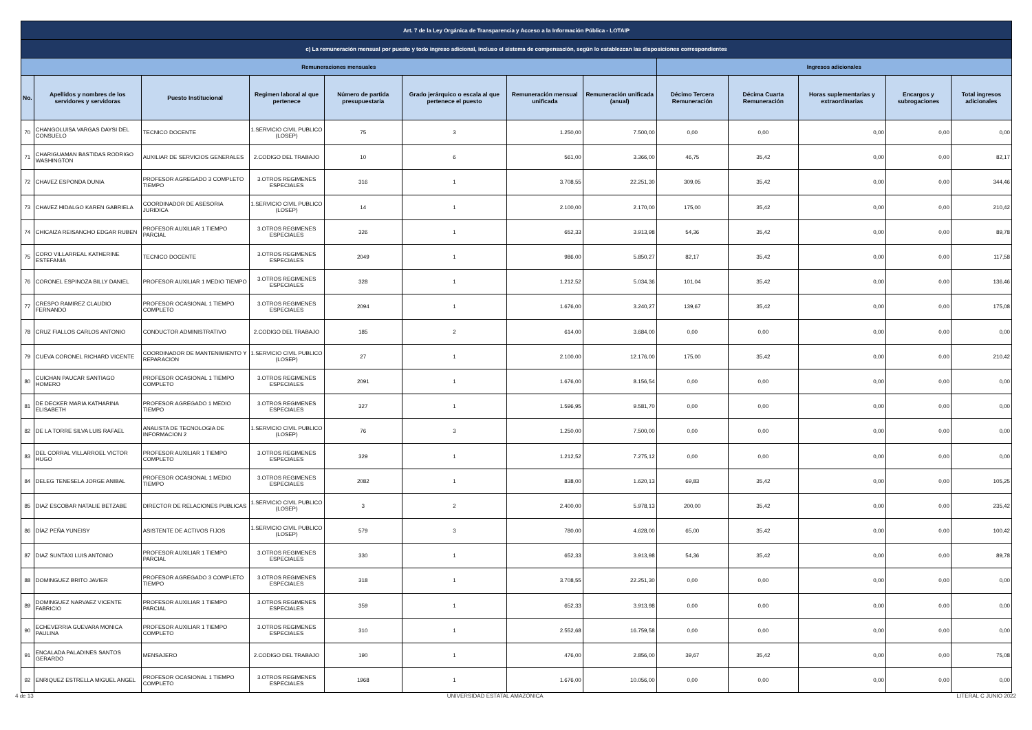| Art. 7 de la Ley Orgánica de Transparencia y Acceso a la Información Pública - LOTAIP | | | | | | | | | | | | |
| --- | --- | --- | --- | --- | --- | --- | --- | --- | --- | --- | --- | --- |
| c) La remuneración mensual por puesto y todo ingreso adicional, incluso el sistema de compensación, según lo establezcan las disposiciones correspondientes | | | | | | | | | | | | |
| Remuneraciones mensuales | | | | | | | | Ingresos adicionales | | | | |
| No. | Apellidos y nombres de los servidores y servidoras | Puesto Institucional | Regimen laboral al que pertenece | Número de partida presupuestaria | Grado jerárquico o escala al que pertenece el puesto | Remuneración mensual unificada | Remuneración unificada (anual) | Décimo Tercera Remuneración | Décima Cuarta Remuneración | Horas suplementarias y extraordinarias | Encargos y subrogaciones | Total ingresos adicionales |
| 70 | CHANGOLUISA VARGAS DAYSI DEL CONSUELO | TECNICO DOCENTE | 1.SERVICIO CIVIL PUBLICO (LOSEP) | 75 | 3 | 1.250,00 | 7.500,00 | 0,00 | 0,00 | 0,00 | 0,00 | 0,00 |
| 71 | CHARIGUAMAN BASTIDAS RODRIGO WASHINGTON | AUXILIAR DE SERVICIOS GENERALES | 2.CODIGO DEL TRABAJO | 10 | 6 | 561,00 | 3.366,00 | 46,75 | 35,42 | 0,00 | 0,00 | 82,17 |
| 72 | CHAVEZ ESPONDA DUNIA | PROFESOR AGREGADO 3 COMPLETO TIEMPO | 3.OTROS REGIMENES ESPECIALES | 316 | 1 | 3.708,55 | 22.251,30 | 309,05 | 35,42 | 0,00 | 0,00 | 344,46 |
| 73 | CHAVEZ HIDALGO KAREN GABRIELA | COORDINADOR DE ASESORIA JURIDICA | 1.SERVICIO CIVIL PUBLICO (LOSEP) | 14 | 1 | 2.100,00 | 2.170,00 | 175,00 | 35,42 | 0,00 | 0,00 | 210,42 |
| 74 | CHICAIZA REISANCHO EDGAR RUBEN | PROFESOR AUXILIAR 1 TIEMPO PARCIAL | 3.OTROS REGIMENES ESPECIALES | 326 | 1 | 652,33 | 3.913,98 | 54,36 | 35,42 | 0,00 | 0,00 | 89,78 |
| 75 | CORO VILLARREAL KATHERINE ESTEFANIA | TECNICO DOCENTE | 3.OTROS REGIMENES ESPECIALES | 2049 | 1 | 986,00 | 5.850,27 | 82,17 | 35,42 | 0,00 | 0,00 | 117,58 |
| 76 | CORONEL ESPINOZA BILLY DANIEL | PROFESOR AUXILIAR 1 MEDIO TIEMPO | 3.OTROS REGIMENES ESPECIALES | 328 | 1 | 1.212,52 | 5.034,36 | 101,04 | 35,42 | 0,00 | 0,00 | 136,46 |
| 77 | CRESPO RAMIREZ CLAUDIO FERNANDO | PROFESOR OCASIONAL 1 TIEMPO COMPLETO | 3.OTROS REGIMENES ESPECIALES | 2094 | 1 | 1.676,00 | 3.240,27 | 139,67 | 35,42 | 0,00 | 0,00 | 175,08 |
| 78 | CRUZ FIALLOS CARLOS ANTONIO | CONDUCTOR ADMINISTRATIVO | 2.CODIGO DEL TRABAJO | 185 | 2 | 614,00 | 3.684,00 | 0,00 | 0,00 | 0,00 | 0,00 | 0,00 |
| 79 | CUEVA CORONEL RICHARD VICENTE | COORDINADOR DE MANTENIMIENTO Y REPARACION | 1.SERVICIO CIVIL PUBLICO (LOSEP) | 27 | 1 | 2.100,00 | 12.176,00 | 175,00 | 35,42 | 0,00 | 0,00 | 210,42 |
| 80 | CUICHAN PAUCAR SANTIAGO HOMERO | PROFESOR OCASIONAL 1 TIEMPO COMPLETO | 3.OTROS REGIMENES ESPECIALES | 2091 | 1 | 1.676,00 | 8.156,54 | 0,00 | 0,00 | 0,00 | 0,00 | 0,00 |
| 81 | DE DECKER MARIA KATHARINA ELISABETH | PROFESOR AGREGADO 1 MEDIO TIEMPO | 3.OTROS REGIMENES ESPECIALES | 327 | 1 | 1.596,95 | 9.581,70 | 0,00 | 0,00 | 0,00 | 0,00 | 0,00 |
| 82 | DE LA TORRE SILVA LUIS RAFAEL | ANALISTA DE TECNOLOGIA DE INFORMACION 2 | 1.SERVICIO CIVIL PUBLICO (LOSEP) | 76 | 3 | 1.250,00 | 7.500,00 | 0,00 | 0,00 | 0,00 | 0,00 | 0,00 |
| 83 | DEL CORRAL VILLARROEL VICTOR HUGO | PROFESOR AUXILIAR 1 TIEMPO COMPLETO | 3.OTROS REGIMENES ESPECIALES | 329 | 1 | 1.212,52 | 7.275,12 | 0,00 | 0,00 | 0,00 | 0,00 | 0,00 |
| 84 | DELEG TENESELA JORGE ANIBAL | PROFESOR OCASIONAL 1 MEDIO TIEMPO | 3.OTROS REGIMENES ESPECIALES | 2082 | 1 | 838,00 | 1.620,13 | 69,83 | 35,42 | 0,00 | 0,00 | 105,25 |
| 85 | DIAZ ESCOBAR NATALIE BETZABE | DIRECTOR DE RELACIONES PUBLICAS | 1.SERVICIO CIVIL PUBLICO (LOSEP) | 3 | 2 | 2.400,00 | 5.978,13 | 200,00 | 35,42 | 0,00 | 0,00 | 235,42 |
| 86 | DÍAZ PEÑA YUNEISY | ASISTENTE DE ACTIVOS FIJOS | 1.SERVICIO CIVIL PUBLICO (LOSEP) | 579 | 3 | 780,00 | 4.628,00 | 65,00 | 35,42 | 0,00 | 0,00 | 100,42 |
| 87 | DIAZ SUNTAXI LUIS ANTONIO | PROFESOR AUXILIAR 1 TIEMPO PARCIAL | 3.OTROS REGIMENES ESPECIALES | 330 | 1 | 652,33 | 3.913,98 | 54,36 | 35,42 | 0,00 | 0,00 | 89,78 |
| 88 | DOMINGUEZ BRITO JAVIER | PROFESOR AGREGADO 3 COMPLETO TIEMPO | 3.OTROS REGIMENES ESPECIALES | 318 | 1 | 3.708,55 | 22.251,30 | 0,00 | 0,00 | 0,00 | 0,00 | 0,00 |
| 89 | DOMINGUEZ NARVAEZ VICENTE FABRICIO | PROFESOR AUXILIAR 1 TIEMPO PARCIAL | 3.OTROS REGIMENES ESPECIALES | 359 | 1 | 652,33 | 3.913,98 | 0,00 | 0,00 | 0,00 | 0,00 | 0,00 |
| 90 | ECHEVERRIA GUEVARA MONICA PAULINA | PROFESOR AUXILIAR 1 TIEMPO COMPLETO | 3.OTROS REGIMENES ESPECIALES | 310 | 1 | 2.552,68 | 16.759,58 | 0,00 | 0,00 | 0,00 | 0,00 | 0,00 |
| 91 | ENCALADA PALADINES SANTOS GERARDO | MENSAJERO | 2.CODIGO DEL TRABAJO | 190 | 1 | 476,00 | 2.856,00 | 39,67 | 35,42 | 0,00 | 0,00 | 75,08 |
| 92 | ENRIQUEZ ESTRELLA MIGUEL ANGEL | PROFESOR OCASIONAL 1 TIEMPO COMPLETO | 3.OTROS REGIMENES ESPECIALES | 1968 | 1 | 1.676,00 | 10.056,00 | 0,00 | 0,00 | 0,00 | 0,00 | 0,00 |
4 de 13 UNIVERSIDAD ESTATAL AMAZÓNICA LITERAL C JUNIO 2022